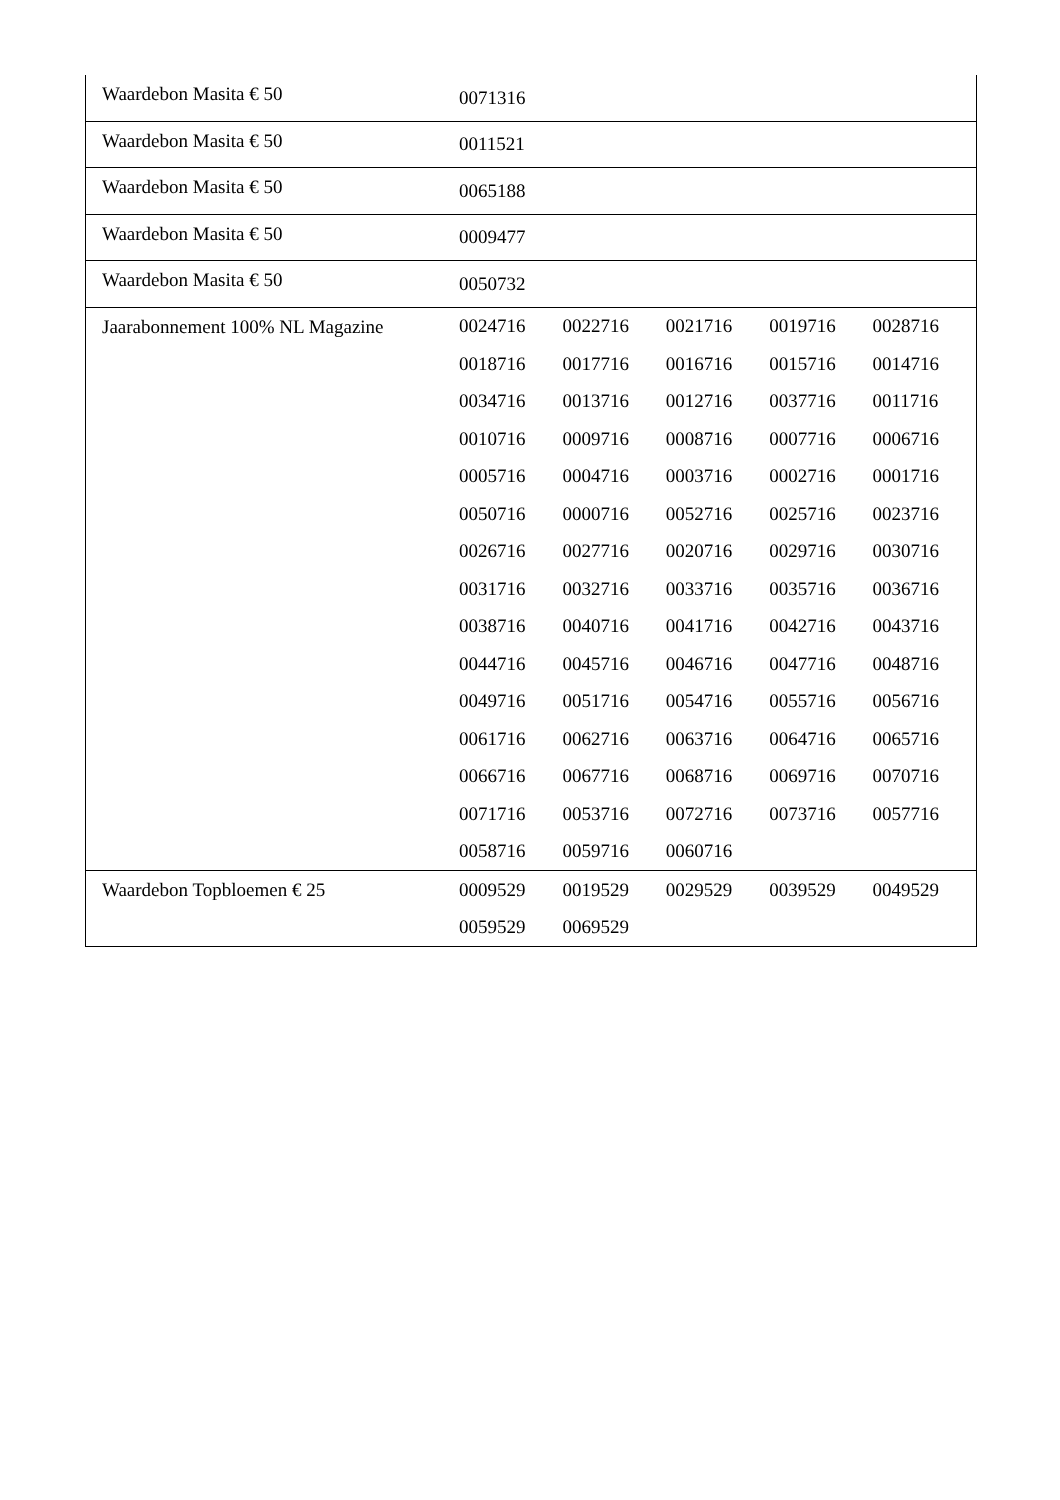| Waardebon Masita € 50 | 0071316 | | | | |
| Waardebon Masita € 50 | 0011521 | | | | |
| Waardebon Masita € 50 | 0065188 | | | | |
| Waardebon Masita € 50 | 0009477 | | | | |
| Waardebon Masita € 50 | 0050732 | | | | |
| Jaarabonnement 100% NL Magazine | 0024716 | 0022716 | 0021716 | 0019716 | 0028716 |
| | 0018716 | 0017716 | 0016716 | 0015716 | 0014716 |
| | 0034716 | 0013716 | 0012716 | 0037716 | 0011716 |
| | 0010716 | 0009716 | 0008716 | 0007716 | 0006716 |
| | 0005716 | 0004716 | 0003716 | 0002716 | 0001716 |
| | 0050716 | 0000716 | 0052716 | 0025716 | 0023716 |
| | 0026716 | 0027716 | 0020716 | 0029716 | 0030716 |
| | 0031716 | 0032716 | 0033716 | 0035716 | 0036716 |
| | 0038716 | 0040716 | 0041716 | 0042716 | 0043716 |
| | 0044716 | 0045716 | 0046716 | 0047716 | 0048716 |
| | 0049716 | 0051716 | 0054716 | 0055716 | 0056716 |
| | 0061716 | 0062716 | 0063716 | 0064716 | 0065716 |
| | 0066716 | 0067716 | 0068716 | 0069716 | 0070716 |
| | 0071716 | 0053716 | 0072716 | 0073716 | 0057716 |
| | 0058716 | 0059716 | 0060716 | | |
| Waardebon Topbloemen € 25 | 0009529 | 0019529 | 0029529 | 0039529 | 0049529 |
| | 0059529 | 0069529 | | | |